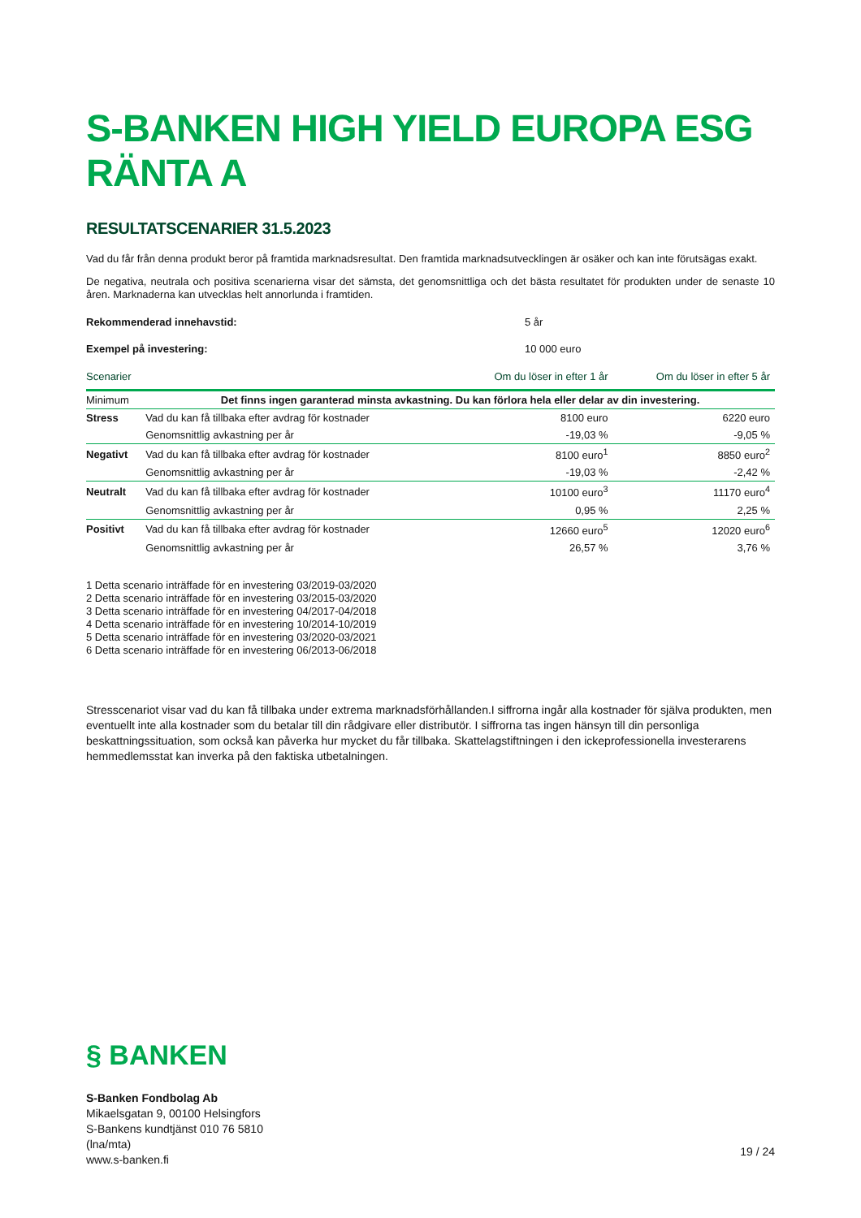S-BANKEN HIGH YIELD EUROPA ESG RÄNTA A
RESULTATSCENARIER 31.5.2023
Vad du får från denna produkt beror på framtida marknadsresultat. Den framtida marknadsutvecklingen är osäker och kan inte förutsägas exakt.
De negativa, neutrala och positiva scenarierna visar det sämsta, det genomsnittliga och det bästa resultatet för produkten under de senaste 10 åren. Marknaderna kan utvecklas helt annorlunda i framtiden.
Rekommenderad innehavstid: 5 år
Exempel på investering: 10 000 euro
| Scenarier | | Om du löser in efter 1 år | Om du löser in efter 5 år |
| --- | --- | --- | --- |
| Minimum | Det finns ingen garanterad minsta avkastning. Du kan förlora hela eller delar av din investering. | | |
| Stress | Vad du kan få tillbaka efter avdrag för kostnader | 8100 euro | 6220 euro |
| | Genomsnittlig avkastning per år | -19,03 % | -9,05 % |
| Negativt | Vad du kan få tillbaka efter avdrag för kostnader | 8100 euro<sup>1</sup> | 8850 euro<sup>2</sup> |
| | Genomsnittlig avkastning per år | -19,03 % | -2,42 % |
| Neutralt | Vad du kan få tillbaka efter avdrag för kostnader | 10100 euro<sup>3</sup> | 11170 euro<sup>4</sup> |
| | Genomsnittlig avkastning per år | 0,95 % | 2,25 % |
| Positivt | Vad du kan få tillbaka efter avdrag för kostnader | 12660 euro<sup>5</sup> | 12020 euro<sup>6</sup> |
| | Genomsnittlig avkastning per år | 26,57 % | 3,76 % |
1 Detta scenario inträffade för en investering 03/2019-03/2020
2 Detta scenario inträffade för en investering 03/2015-03/2020
3 Detta scenario inträffade för en investering 04/2017-04/2018
4 Detta scenario inträffade för en investering 10/2014-10/2019
5 Detta scenario inträffade för en investering 03/2020-03/2021
6 Detta scenario inträffade för en investering 06/2013-06/2018
Stresscenariot visar vad du kan få tillbaka under extrema marknadsförhållanden.I siffrorna ingår alla kostnader för själva produkten, men eventuellt inte alla kostnader som du betalar till din rådgivare eller distributör. I siffrorna tas ingen hänsyn till din personliga beskattningssituation, som också kan påverka hur mycket du får tillbaka. Skattelagstiftningen i den ickeprofessionella investerarens hemmedlemsstat kan inverka på den faktiska utbetalningen.
§ BANKEN
S-Banken Fondbolag Ab
Mikaelsgatan 9, 00100 Helsingfors
S-Bankens kundtjänst 010 76 5810
(lna/mta)
www.s-banken.fi
19 / 24